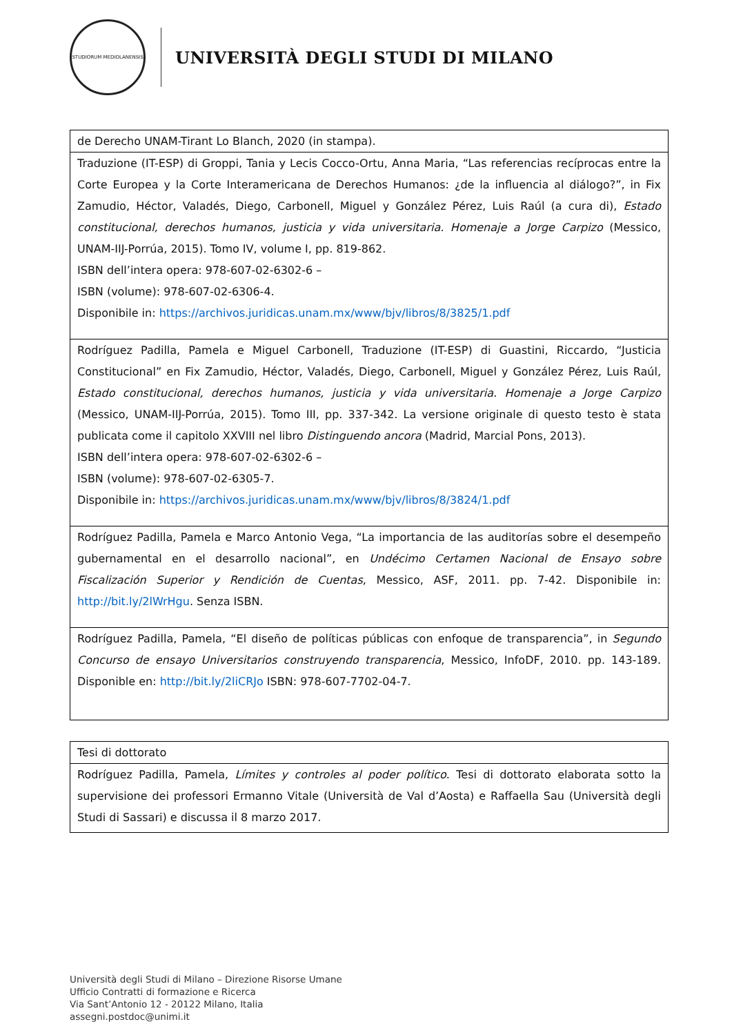STUDIORUM MEDIOLANENSIS
UNIVERSITÀ DEGLI STUDI DI MILANO
| de Derecho UNAM-Tirant Lo Blanch, 2020 (in stampa). |
| Traduzione (IT-ESP) di Groppi, Tania y Lecis Cocco-Ortu, Anna Maria, “Las referencias recíprocas entre la Corte Europea y la Corte Interamericana de Derechos Humanos: ¿de la influencia al diálogo?”, in Fix Zamudio, Héctor, Valadés, Diego, Carbonell, Miguel y González Pérez, Luis Raúl (a cura di), Estado constitucional, derechos humanos, justicia y vida universitaria. Homenaje a Jorge Carpizo (Messico, UNAM-IIJ-Porrúa, 2015). Tomo IV, volume I, pp. 819-862. ISBN dell’intera opera: 978-607-02-6302-6 – ISBN (volume): 978-607-02-6306-4. Disponibile in: https://archivos.juridicas.unam.mx/www/bjv/libros/8/3825/1.pdf |
| Rodríguez Padilla, Pamela e Miguel Carbonell, Traduzione (IT-ESP) di Guastini, Riccardo, “Justicia Constitucional” en Fix Zamudio, Héctor, Valadés, Diego, Carbonell, Miguel y González Pérez, Luis Raúl, Estado constitucional, derechos humanos, justicia y vida universitaria. Homenaje a Jorge Carpizo (Messico, UNAM-IIJ-Porrúa, 2015). Tomo III, pp. 337-342. La versione originale di questo testo è stata publicata come il capitolo XXVIII nel libro Distinguendo ancora (Madrid, Marcial Pons, 2013). ISBN dell’intera opera: 978-607-02-6302-6 – ISBN (volume): 978-607-02-6305-7. Disponibile in: https://archivos.juridicas.unam.mx/www/bjv/libros/8/3824/1.pdf |
| Rodríguez Padilla, Pamela e Marco Antonio Vega, “La importancia de las auditorías sobre el desempeño gubernamental en el desarrollo nacional”, en Undécimo Certamen Nacional de Ensayo sobre Fiscalización Superior y Rendición de Cuentas , Messico, ASF, 2011. pp. 7-42. Disponibile in: http://bit.ly/2lWrHgu . Senza ISBN. |
| Rodríguez Padilla, Pamela, “El diseño de políticas públicas con enfoque de transparencia”, in Segundo Concurso de ensayo Universitarios construyendo transparencia , Messico, InfoDF, 2010. pp. 143-189. Disponible en: http://bit.ly/2liCRJo ISBN: 978-607-7702-04-7. |
| Tesi di dottorato |
| Rodríguez Padilla, Pamela, Límites y controles al poder político . Tesi di dottorato elaborata sotto la supervisione dei professori Ermanno Vitale (Università de Val d’Aosta) e Raffaella Sau (Università degli Studi di Sassari) e discussa il 8 marzo 2017. |
Università degli Studi di Milano – Direzione Risorse Umane
Ufficio Contratti di formazione e Ricerca
Via Sant’Antonio 12 - 20122 Milano, Italia
assegni.postdoc@unimi.it